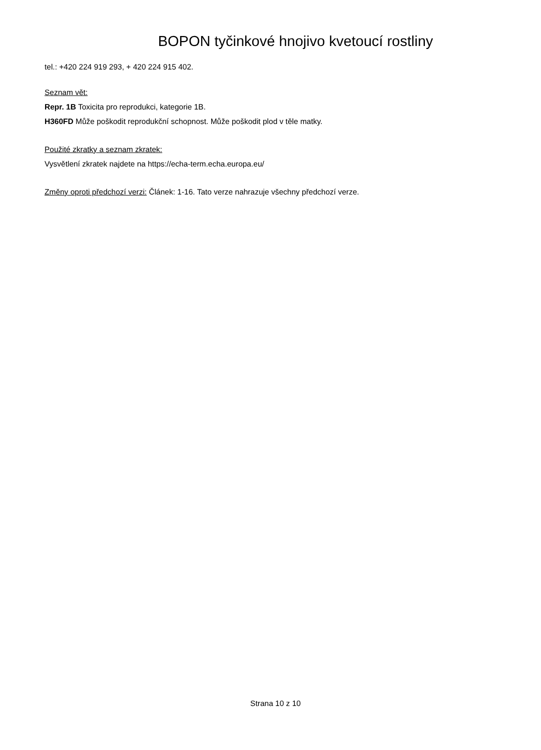BOPON tyčinkové hnojivo kvetoucí rostliny
tel.: +420 224 919 293, + 420 224 915 402.
Seznam vět:
Repr. 1B Toxicita pro reprodukci, kategorie 1B.
H360FD Může poškodit reprodukční schopnost. Může poškodit plod v těle matky.
Použité zkratky a seznam zkratek:
Vysvětlení zkratek najdete na https://echa-term.echa.europa.eu/
Změny oproti předchozí verzi: Článek: 1-16. Tato verze nahrazuje všechny předchozí verze.
Strana 10 z 10